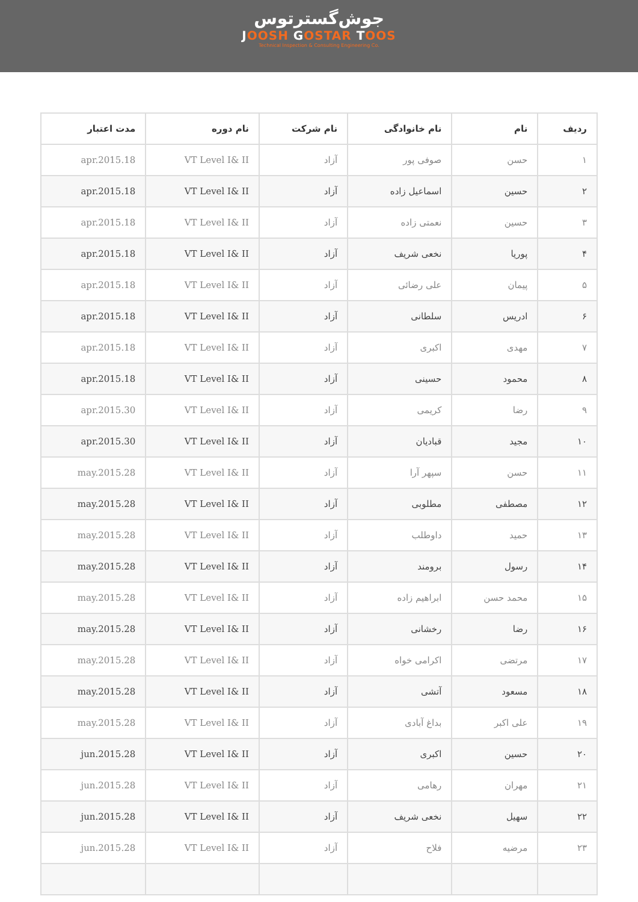جوش‌گسترتوس
JOOSH GOSTAR TOOS
Technical Inspection & Consulting Engineering Co.
| ردیف | نام | نام خانوادگی | نام شرکت | نام دوره | مدت اعتبار |
| --- | --- | --- | --- | --- | --- |
| ۱ | حسن | صوفی پور | آزاد | VT Level I& II | apr.2015.18 |
| ۲ | حسین | اسماعیل زاده | آزاد | VT Level I& II | apr.2015.18 |
| ۳ | حسین | نعمتی زاده | آزاد | VT Level I& II | apr.2015.18 |
| ۴ | پوریا | نخعی شریف | آزاد | VT Level I& II | apr.2015.18 |
| ۵ | پیمان | علی رضائی | آزاد | VT Level I& II | apr.2015.18 |
| ۶ | ادریس | سلطانی | آزاد | VT Level I& II | apr.2015.18 |
| ۷ | مهدی | اکبری | آزاد | VT Level I& II | apr.2015.18 |
| ۸ | محمود | حسینی | آزاد | VT Level I& II | apr.2015.18 |
| ۹ | رضا | کریمی | آزاد | VT Level I& II | apr.2015.30 |
| ۱۰ | مجید | قبادیان | آزاد | VT Level I& II | apr.2015.30 |
| ۱۱ | حسن | سپهر آرا | آزاد | VT Level I& II | may.2015.28 |
| ۱۲ | مصطفی | مطلوبی | آزاد | VT Level I& II | may.2015.28 |
| ۱۳ | حمید | داوطلب | آزاد | VT Level I& II | may.2015.28 |
| ۱۴ | رسول | برومند | آزاد | VT Level I& II | may.2015.28 |
| ۱۵ | محمد حسن | ابراهیم زاده | آزاد | VT Level I& II | may.2015.28 |
| ۱۶ | رضا | رخشانی | آزاد | VT Level I& II | may.2015.28 |
| ۱۷ | مرتضی | اکرامی خواه | آزاد | VT Level I& II | may.2015.28 |
| ۱۸ | مسعود | آتشی | آزاد | VT Level I& II | may.2015.28 |
| ۱۹ | علی اکبر | بداغ آبادی | آزاد | VT Level I& II | may.2015.28 |
| ۲۰ | حسین | اکبری | آزاد | VT Level I& II | jun.2015.28 |
| ۲۱ | مهران | رهامی | آزاد | VT Level I& II | jun.2015.28 |
| ۲۲ | سهیل | نخعی شریف | آزاد | VT Level I& II | jun.2015.28 |
| ۲۳ | مرضیه | فلاح | آزاد | VT Level I& II | jun.2015.28 |